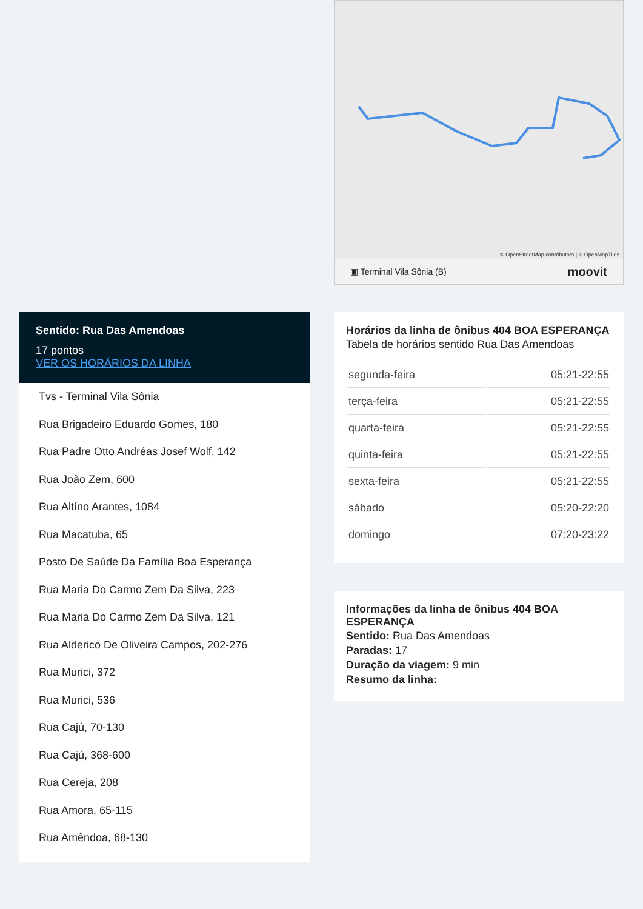Sentido: Rua Das Amendoas
17 pontos
VER OS HORÁRIOS DA LINHA
Tvs - Terminal Vila Sônia
Rua Brigadeiro Eduardo Gomes, 180
Rua Padre Otto Andréas Josef Wolf, 142
Rua João Zem, 600
Rua Altíno Arantes, 1084
Rua Macatuba, 65
Posto De Saúde Da Família Boa Esperança
Rua Maria Do Carmo Zem Da Silva, 223
Rua Maria Do Carmo Zem Da Silva, 121
Rua Alderico De Oliveira Campos, 202-276
Rua Murici, 372
Rua Murici, 536
Rua Cajú, 70-130
Rua Cajú, 368-600
Rua Cereja, 208
Rua Amora, 65-115
Rua Amêndoa, 68-130
© OpenStreetMap contributors | © OpenMapTiles
▣ Terminal Vila Sônia (B) moovit
Horários da linha de ônibus 404 BOA ESPERANÇA
Tabela de horários sentido Rua Das Amendoas
| segunda-feira | 05:21-22:55 |
| terça-feira | 05:21-22:55 |
| quarta-feira | 05:21-22:55 |
| quinta-feira | 05:21-22:55 |
| sexta-feira | 05:21-22:55 |
| sábado | 05:20-22:20 |
| domingo | 07:20-23:22 |
Informações da linha de ônibus 404 BOA ESPERANÇA
Sentido: Rua Das Amendoas
Paradas: 17
Duração da viagem: 9 min
Resumo da linha: